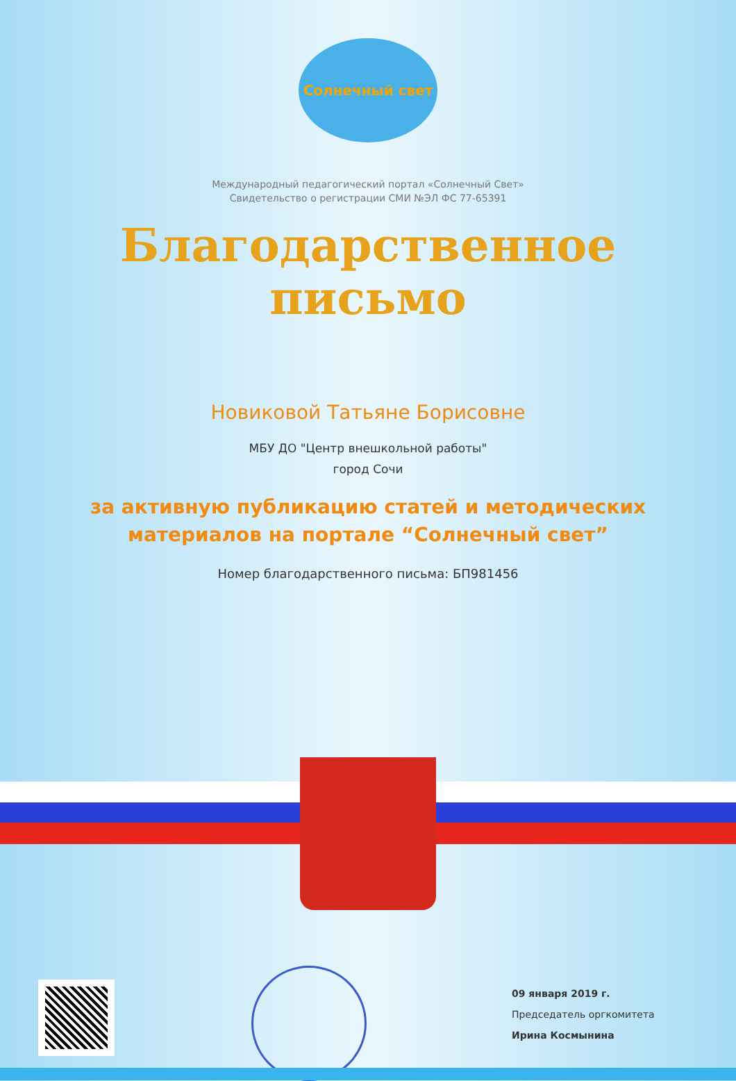Солнечный свет
Международный педагогический портал «Солнечный Свет»
Свидетельство о регистрации СМИ №ЭЛ ФС 77-65391
Благодарственное
письмо
Новиковой Татьяне Борисовне
МБУ ДО "Центр внешкольной работы"
город Сочи
за активную публикацию статей и методических
материалов на портале “Солнечный свет”
Номер благодарственного письма: БП981456
09 января 2019 г.
Председатель оргкомитета
Ирина Космынина